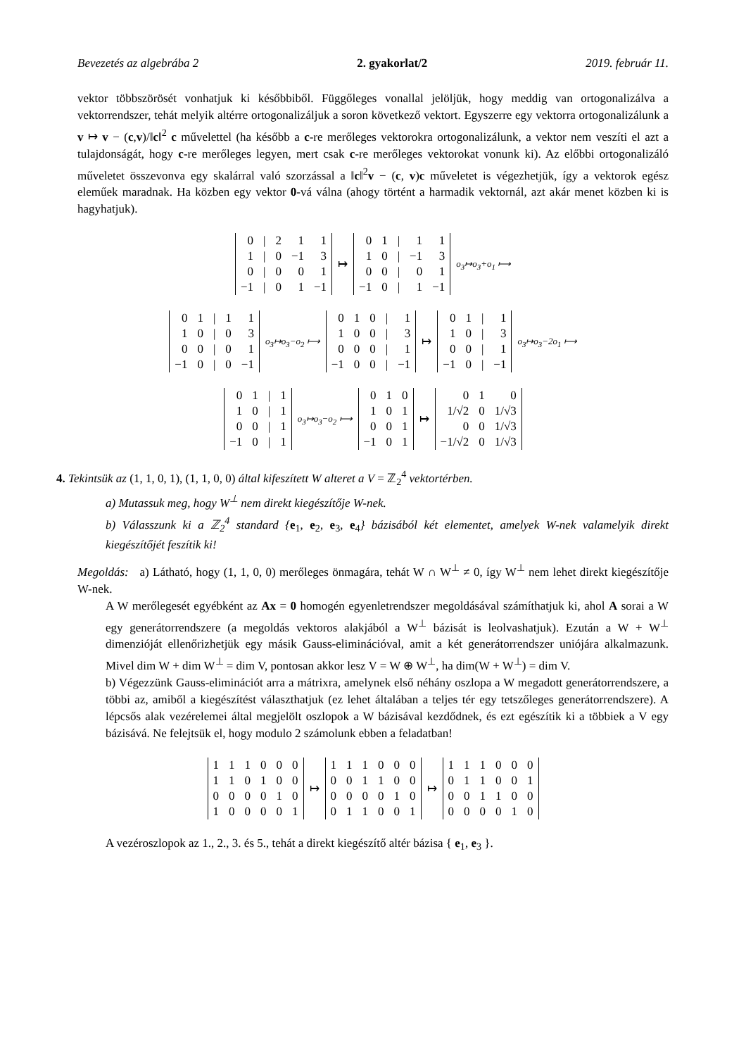Bevezetés az algebrába 2 2. gyakorlat/2 2019. február 11.
vektor többszörösét vonhatjuk ki későbbiből. Függőleges vonallal jelöljük, hogy meddig van ortogonalizálva a vektorrendszer, tehát melyik altérre ortogonalizáljuk a soron következő vektort. Egyszerre egy vektorra ortogonalizálunk a v ↦ v − (c,v)/‖c‖<sup>2</sup> c művelettel (ha később a c-re merőleges vektorokra ortogonalizálunk, a vektor nem veszíti el azt a tulajdonságát, hogy c-re merőleges legyen, mert csak c-re merőleges vektorokat vonunk ki). Az előbbi ortogonalizáló műveletet összevonva egy skalárral való szorzással a ‖c‖<sup>2</sup>v − (c, v)c műveletet is végezhetjük, így a vektorok egész eleműek maradnak. Ha közben egy vektor 0-vá válna (ahogy történt a harmadik vektornál, azt akár menet közben ki is hagyhatjuk).
| 0 | / | 2 | 1 | 1 |
| 1 | / | 0 | −1 | 3 |
| 0 | / | 0 | 0 | 1 |
| −1 | / | 0 | 1 | −1 |
↦
| 0 | 1 | / | 1 | 1 |
| 1 | 0 | / | −1 | 3 |
| 0 | 0 | / | 0 | 1 |
| −1 | 0 | / | 1 | −1 |
o<sub>3</sub>↦o<sub>3</sub>+o<sub>1</sub> ⟼
| 0 | 1 | / | 1 | 1 |
| 1 | 0 | / | 0 | 3 |
| 0 | 0 | / | 0 | 1 |
| −1 | 0 | / | 0 | −1 |
o<sub>3</sub>↦o<sub>3</sub>−o<sub>2</sub> ⟼
| 0 | 1 | 0 | / | 1 |
| 1 | 0 | 0 | / | 3 |
| 0 | 0 | 0 | / | 1 |
| −1 | 0 | 0 | / | −1 |
↦
| 0 | 1 | / | 1 |
| 1 | 0 | / | 3 |
| 0 | 0 | / | 1 |
| −1 | 0 | / | −1 |
o<sub>3</sub>↦o<sub>3</sub>−2o<sub>1</sub> ⟼
| 0 | 1 | / | 1 |
| 1 | 0 | / | 1 |
| 0 | 0 | / | 1 |
| −1 | 0 | / | 1 |
o<sub>3</sub>↦o<sub>3</sub>−o<sub>2</sub> ⟼
| 0 | 1 | 0 |
| 1 | 0 | 1 |
| 0 | 0 | 1 |
| −1 | 0 | 1 |
↦
| 0 | 1 | 0 |
| 1/√2 | 0 | 1/√3 |
| 0 | 0 | 1/√3 |
| −1/√2 | 0 | 1/√3 |
4. Tekintsük az (1, 1, 0, 1), (1, 1, 0, 0) által kifeszített W alteret a V = ℤ<sub>2</sub><sup>4</sup> vektortérben.
a) Mutassuk meg, hogy W<sup>⊥</sup> nem direkt kiegészítője W-nek.
b) Válasszunk ki a ℤ<sub>2</sub><sup>4</sup> standard {e<sub>1</sub>, e<sub>2</sub>, e<sub>3</sub>, e<sub>4</sub>} bázisából két elementet, amelyek W-nek valamelyik direkt kiegészítőjét feszítik ki!
Megoldás: a) Látható, hogy (1, 1, 0, 0) merőleges önmagára, tehát W ∩ W<sup>⊥</sup> ≠ 0, így W<sup>⊥</sup> nem lehet direkt kiegészítője W-nek.
A W merőlegesét egyébként az Ax = 0 homogén egyenletrendszer megoldásával számíthatjuk ki, ahol A sorai a W egy generátorrendszere (a megoldás vektoros alakjából a W<sup>⊥</sup> bázisát is leolvashatjuk). Ezután a W + W<sup>⊥</sup> dimenzióját ellenőrizhetjük egy másik Gauss-eliminációval, amit a két generátorrendszer uniójára alkalmazunk. Mivel dim W + dim W<sup>⊥</sup> = dim V, pontosan akkor lesz V = W ⊕ W<sup>⊥</sup>, ha dim(W + W<sup>⊥</sup>) = dim V.
b) Végezzünk Gauss-eliminációt arra a mátrixra, amelynek első néhány oszlopa a W megadott generátorrendszere, a többi az, amiből a kiegészítést választhatjuk (ez lehet általában a teljes tér egy tetszőleges generátorrendszere). A lépcsős alak vezérelemei által megjelölt oszlopok a W bázisával kezdődnek, és ezt egészítik ki a többiek a V egy bázisává. Ne felejtsük el, hogy modulo 2 számolunk ebben a feladatban!
| 1 | 1 | 1 | 0 | 0 | 0 |
| 1 | 1 | 0 | 1 | 0 | 0 |
| 0 | 0 | 0 | 0 | 1 | 0 |
| 1 | 0 | 0 | 0 | 0 | 1 |
↦
| 1 | 1 | 1 | 0 | 0 | 0 |
| 0 | 0 | 1 | 1 | 0 | 0 |
| 0 | 0 | 0 | 0 | 1 | 0 |
| 0 | 1 | 1 | 0 | 0 | 1 |
↦
| 1 | 1 | 1 | 0 | 0 | 0 |
| 0 | 1 | 1 | 0 | 0 | 1 |
| 0 | 0 | 1 | 1 | 0 | 0 |
| 0 | 0 | 0 | 0 | 1 | 0 |
A vezéroszlopok az 1., 2., 3. és 5., tehát a direkt kiegészítő altér bázisa { e<sub>1</sub>, e<sub>3</sub> }.